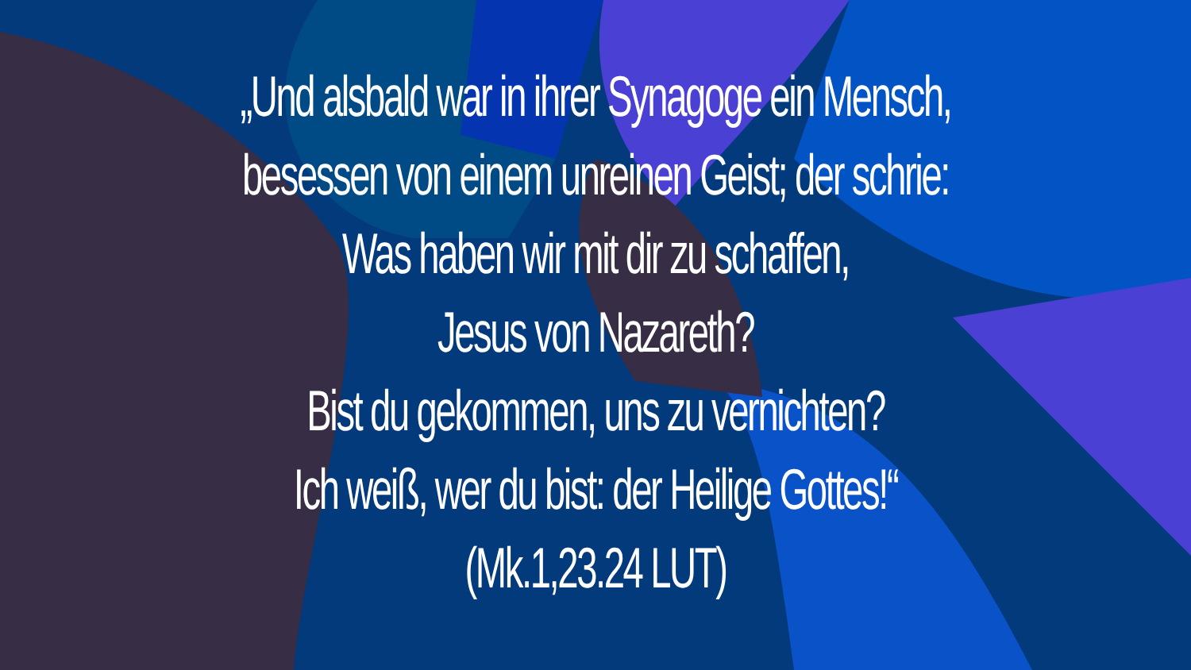„Und alsbald war in ihrer Synagoge ein Mensch,
besessen von einem unreinen Geist; der schrie:
Was haben wir mit dir zu schaffen,
Jesus von Nazareth?
Bist du gekommen, uns zu vernichten?
Ich weiß, wer du bist: der Heilige Gottes!“
(Mk.1,23.24 LUT)